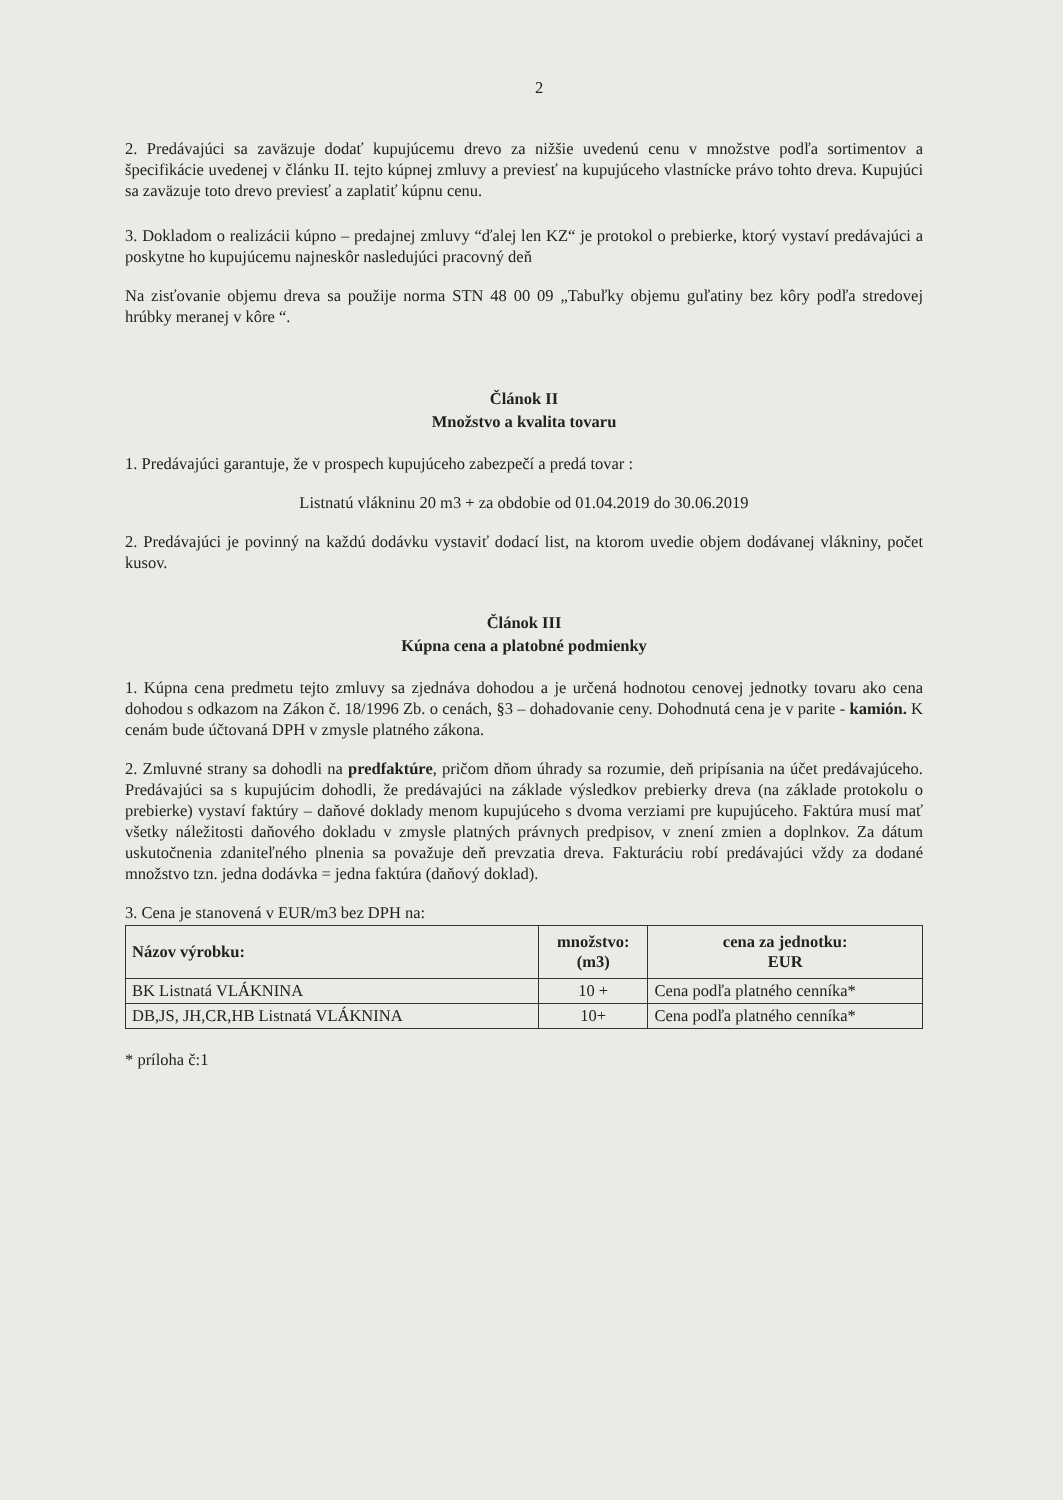2
2. Predávajúci sa zaväzuje dodať kupujúcemu drevo za nižšie uvedenú cenu v množstve podľa sortimentov a špecifikácie uvedenej v článku II. tejto kúpnej zmluvy a previesť na kupujúceho vlastnícke právo tohto dreva. Kupujúci sa zaväzuje toto drevo previesť a zaplatiť kúpnu cenu.
3. Dokladom o realizácii kúpno – predajnej zmluvy “ďalej len KZ“ je protokol o prebierke, ktorý vystaví predávajúci a poskytne ho kupujúcemu najneskôr nasledujúci pracovný deň
Na zisťovanie objemu dreva sa použije norma STN 48 00 09 „Tabuľky objemu guľatiny bez kôry podľa stredovej hrúbky meranej v kôre “.
Článok II
Množstvo a kvalita tovaru
1. Predávajúci garantuje, že v prospech kupujúceho zabezpečí a predá tovar :
Listnatú vlákninu 20 m3 + za obdobie od 01.04.2019 do 30.06.2019
2. Predávajúci je povinný na každú dodávku vystaviť dodací list, na ktorom uvedie objem dodávanej vlákniny, počet kusov.
Článok III
Kúpna cena a platobné podmienky
1. Kúpna cena predmetu tejto zmluvy sa zjednáva dohodou a je určená hodnotou cenovej jednotky tovaru ako cena dohodou s odkazom na Zákon č. 18/1996 Zb. o cenách, §3 – dohadovanie ceny. Dohodnutá cena je v parite - kamión. K cenám bude účtovaná DPH v zmysle platného zákona.
2. Zmluvné strany sa dohodli na predfaktúre, pričom dňom úhrady sa rozumie, deň pripísania na účet predávajúceho. Predávajúci sa s kupujúcim dohodli, že predávajúci na základe výsledkov prebierky dreva (na základe protokolu o prebierke) vystaví faktúry – daňové doklady menom kupujúceho s dvoma verziami pre kupujúceho. Faktúra musí mať všetky náležitosti daňového dokladu v zmysle platných právnych predpisov, v znení zmien a doplnkov. Za dátum uskutočnenia zdaniteľného plnenia sa považuje deň prevzatia dreva. Fakturáciu robí predávajúci vždy za dodané množstvo tzn. jedna dodávka = jedna faktúra (daňový doklad).
3. Cena je stanovená v EUR/m3 bez DPH na:
| Názov výrobku: | množstvo: (m3) | cena za jednotku: EUR |
| --- | --- | --- |
| BK Listnatá VLÁKNINA | 10 + | Cena podľa platného cenníka* |
| DB,JS, JH,CR,HB Listnatá VLÁKNINA | 10+ | Cena podľa platného cenníka* |
* príloha č:1